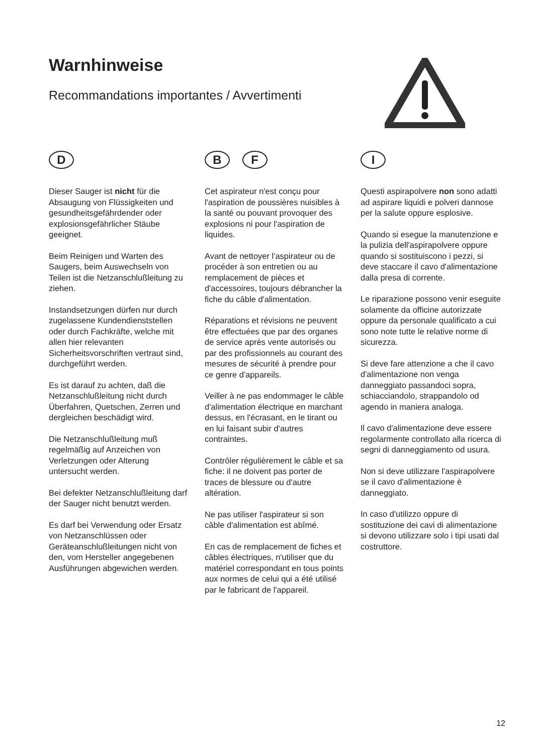Warnhinweise
Recommandations importantes / Avvertimenti
D
Dieser Sauger ist nicht für die Absaugung von Flüssigkeiten und gesundheitsgefährdender oder explosionsgefährlicher Stäube geeignet.
Beim Reinigen und Warten des Saugers, beim Auswechseln von Teilen ist die Netzanschlußleitung zu ziehen.
Instandsetzungen dürfen nur durch zugelassene Kundendienststellen oder durch Fachkräfte, welche mit allen hier relevanten Sicherheitsvorschriften vertraut sind, durchgeführt werden.
Es ist darauf zu achten, daß die Netzanschlußleitung nicht durch Überfahren, Quetschen, Zerren und dergleichen beschädigt wird.
Die Netzanschlußleitung muß regelmäßig auf Anzeichen von Verletzungen oder Alterung untersucht werden.
Bei defekter Netzanschlußleitung darf der Sauger nicht benutzt werden.
Es darf bei Verwendung oder Ersatz von Netzanschlüssen oder Geräteanschlußleitungen nicht von den, vom Hersteller angegebenen Ausführungen abgewichen werden.
B F
Cet aspirateur n'est conçu pour l'aspiration de poussières nuisibles à la santé ou pouvant provoquer des explosions ni pour l'aspiration de liquides.
Avant de nettoyer l'aspirateur ou de procéder à son entretien ou au remplacement de pièces et d'accessoires, toujours débrancher la fiche du câble d'alimentation.
Réparations et révisions ne peuvent être effectuées que par des organes de service après vente autorisés ou par des profissionnels au courant des mesures de sécurité à prendre pour ce genre d'appareils.
Veiller à ne pas endommager le câble d'alimentation électrique en marchant dessus, en l'écrasant, en le tirant ou en lui faisant subir d'autres contraintes.
Contrôler régulièrement le câble et sa fiche: il ne doivent pas porter de traces de blessure ou d'autre altération.
Ne pas utiliser l'aspirateur si son câble d'alimentation est abîmé.
En cas de remplacement de fiches et câbles électriques, n'utiliser que du matériel correspondant en tous points aux normes de celui qui a été utilisé par le fabricant de l'appareil.
I
Questi aspirapolvere non sono adatti ad aspirare liquidi e polveri dannose per la salute oppure esplosive.
Quando si esegue la manutenzione e la pulizia dell'aspirapolvere oppure quando si sostituiscono i pezzi, si deve staccare il cavo d'alimentazione dalla presa di corrente.
Le riparazione possono venir eseguite solamente da officine autorizzate oppure da personale qualificato a cui sono note tutte le relative norme di sicurezza.
Si deve fare attenzione a che il cavo d'alimentazione non venga danneggiato passandoci sopra, schiacciandolo, strappandolo od agendo in maniera analoga.
Il cavo d'alimentazione deve essere regolarmente controllato alla ricerca di segni di danneggiamento od usura.
Non si deve utilizzare l'aspirapolvere se il cavo d'alimentazione è danneggiato.
In caso d'utilizzo oppure di sostituzione dei cavi di alimentazione si devono utilizzare solo i tipi usati dal costruttore.
12